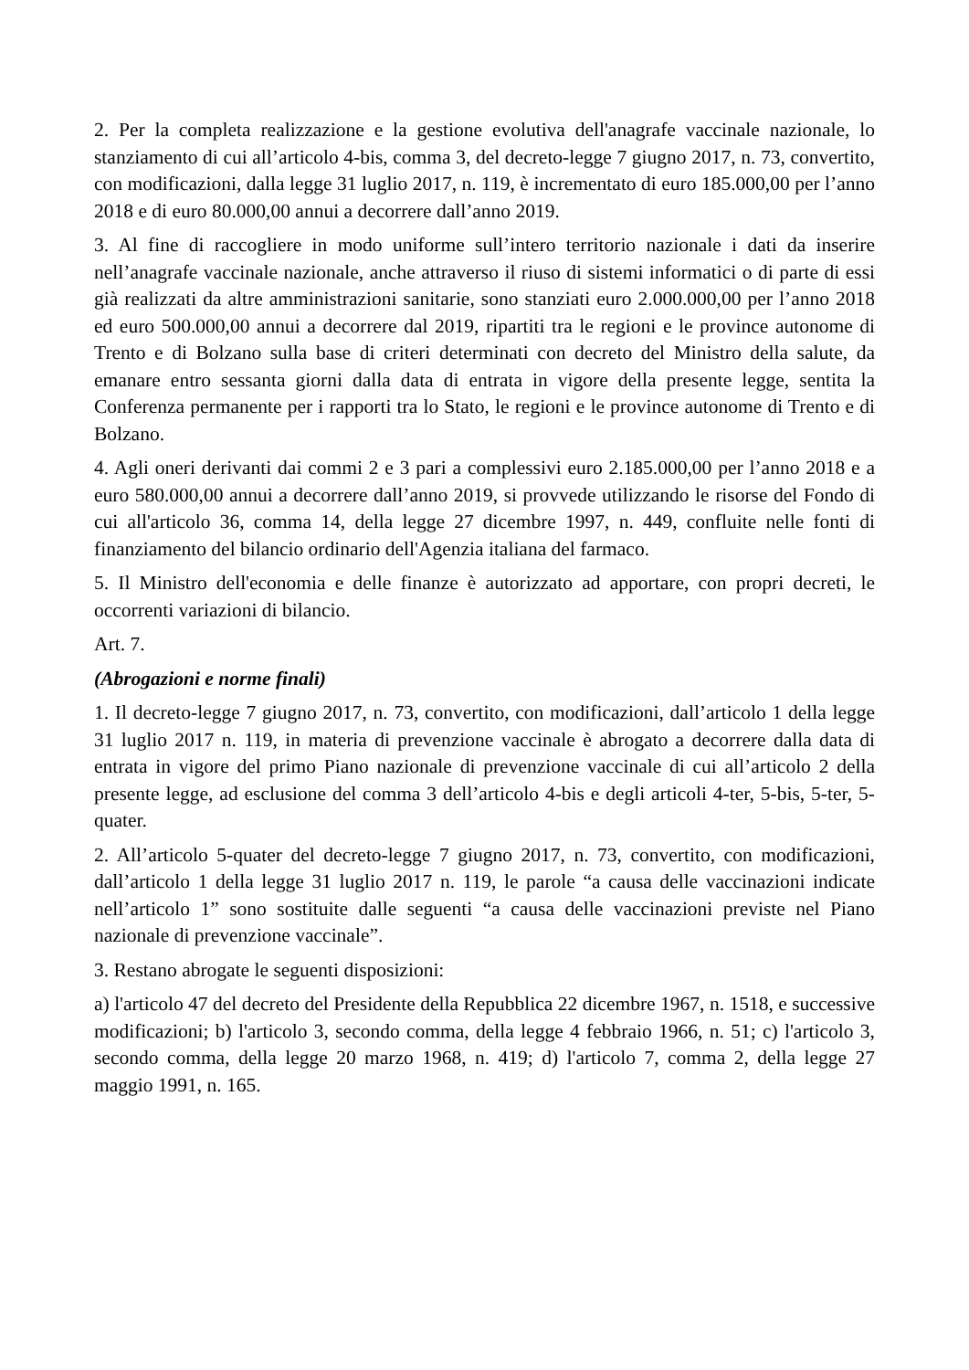2. Per la completa realizzazione e la gestione evolutiva dell'anagrafe vaccinale nazionale, lo stanziamento di cui all’articolo 4-bis, comma 3, del decreto-legge 7 giugno 2017, n. 73, convertito, con modificazioni, dalla legge 31 luglio 2017, n. 119, è incrementato di euro 185.000,00 per l’anno 2018 e di euro 80.000,00 annui a decorrere dall’anno 2019.
3. Al fine di raccogliere in modo uniforme sull’intero territorio nazionale i dati da inserire nell’anagrafe vaccinale nazionale, anche attraverso il riuso di sistemi informatici o di parte di essi già realizzati da altre amministrazioni sanitarie, sono stanziati euro 2.000.000,00 per l’anno 2018 ed euro 500.000,00 annui a decorrere dal 2019, ripartiti tra le regioni e le province autonome di Trento e di Bolzano sulla base di criteri determinati con decreto del Ministro della salute, da emanare entro sessanta giorni dalla data di entrata in vigore della presente legge, sentita la Conferenza permanente per i rapporti tra lo Stato, le regioni e le province autonome di Trento e di Bolzano.
4. Agli oneri derivanti dai commi 2 e 3 pari a complessivi euro 2.185.000,00 per l’anno 2018 e a euro 580.000,00 annui a decorrere dall’anno 2019, si provvede utilizzando le risorse del Fondo di cui all'articolo 36, comma 14, della legge 27 dicembre 1997, n. 449, confluite nelle fonti di finanziamento del bilancio ordinario dell'Agenzia italiana del farmaco.
5. Il Ministro dell'economia e delle finanze è autorizzato ad apportare, con propri decreti, le occorrenti variazioni di bilancio.
Art. 7.
(Abrogazioni e norme finali)
1. Il decreto-legge 7 giugno 2017, n. 73, convertito, con modificazioni, dall’articolo 1 della legge 31 luglio 2017 n. 119, in materia di prevenzione vaccinale è abrogato a decorrere dalla data di entrata in vigore del primo Piano nazionale di prevenzione vaccinale di cui all’articolo 2 della presente legge, ad esclusione del comma 3 dell’articolo 4-bis e degli articoli 4-ter, 5-bis, 5-ter, 5-quater.
2. All’articolo 5-quater del decreto-legge 7 giugno 2017, n. 73, convertito, con modificazioni, dall’articolo 1 della legge 31 luglio 2017 n. 119, le parole “a causa delle vaccinazioni indicate nell’articolo 1” sono sostituite dalle seguenti “a causa delle vaccinazioni previste nel Piano nazionale di prevenzione vaccinale”.
3. Restano abrogate le seguenti disposizioni:
a) l'articolo 47 del decreto del Presidente della Repubblica 22 dicembre 1967, n. 1518, e successive modificazioni; b) l'articolo 3, secondo comma, della legge 4 febbraio 1966, n. 51; c) l'articolo 3, secondo comma, della legge 20 marzo 1968, n. 419; d) l'articolo 7, comma 2, della legge 27 maggio 1991, n. 165.